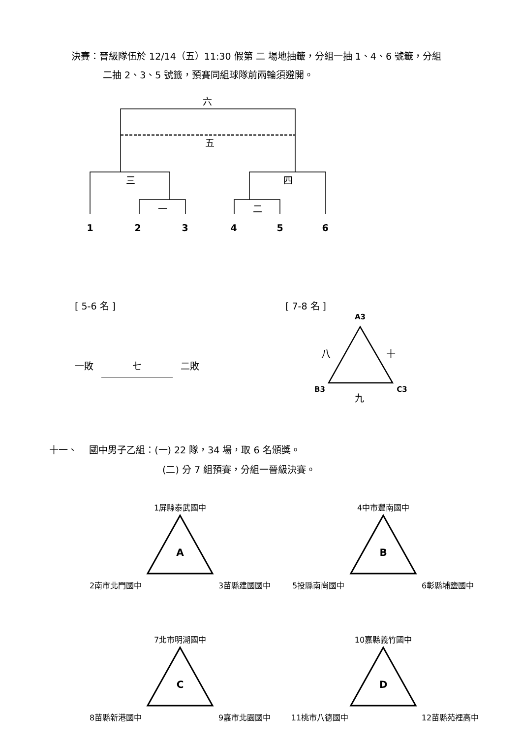決賽：晉級隊伍於 12/14（五）11:30 假第 二 場地抽籤，分組一抽 1、4、6 號籤，分組
二抽 2、3、5 號籤，預賽同組球隊前兩輪須避開。
六
五
三
四
一
二
1
2
3
4
5
6
[ 5-6 名 ]
一敗 七 二敗
[ 7-8 名 ]
A3
B3
C3
八
十
九
十一、 國中男子乙組：(一) 22 隊，34 場，取 6 名頒獎。
(二) 分 7 組預賽，分組一晉級決賽。
A
B
C
D
1屏縣泰武國中
2南市北門國中
3苗縣建國國中
4中市豐南國中
5投縣南崗國中
6彰縣埔鹽國中
7北市明湖國中
8苗縣新港國中
9嘉市北園國中
10嘉縣義竹國中
11桃市八德國中
12苗縣苑裡高中